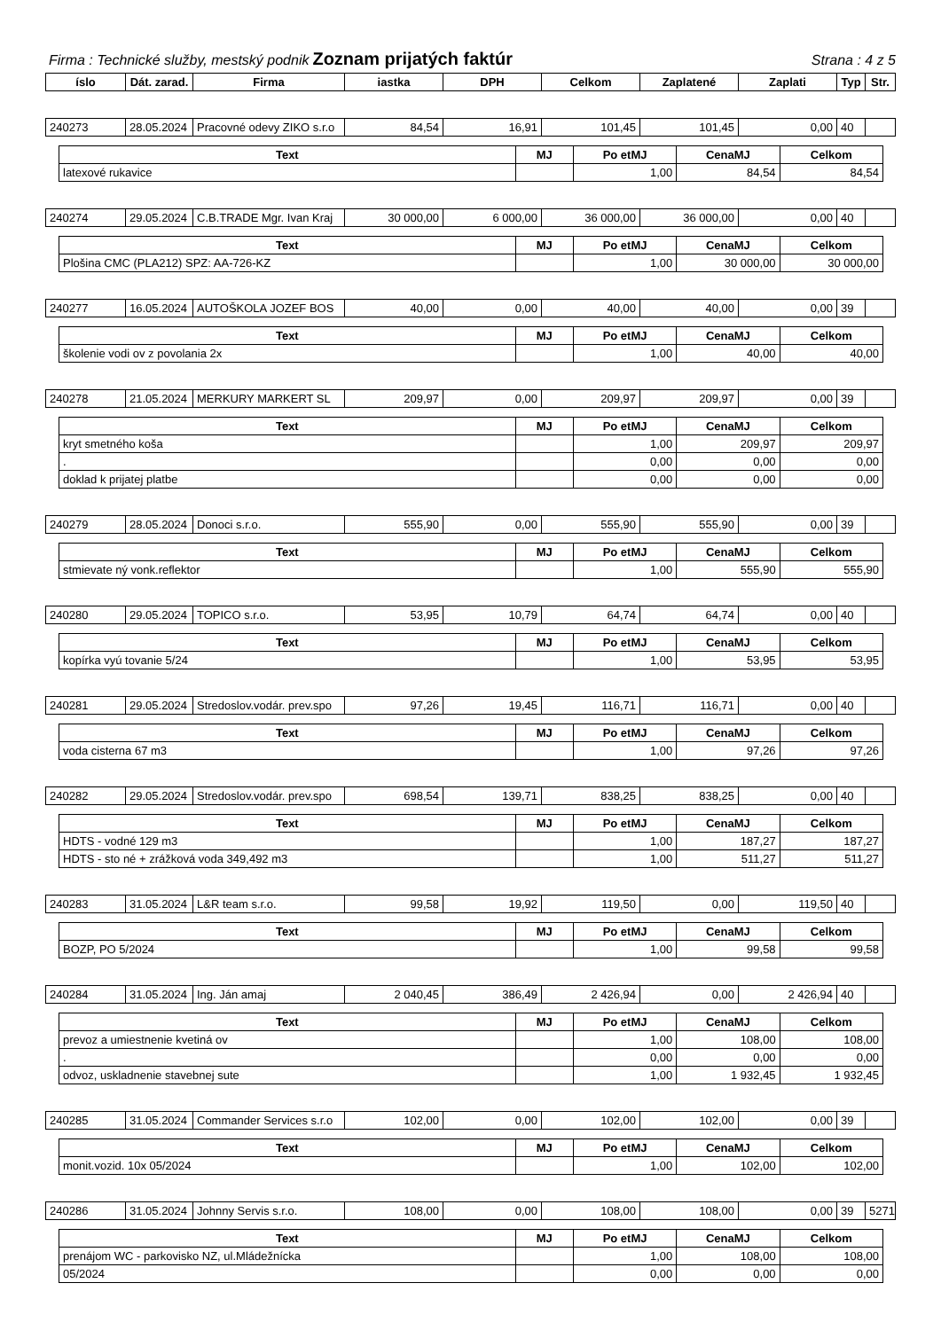Firma : Technické služby, mestský podnik Zoznam prijatých faktúr Strana : 4 z 5
| íslo | Dát. zarad. | Firma | iastka | DPH | Celkom | Zaplatené | Zaplati | Typ | Str. |
| --- | --- | --- | --- | --- | --- | --- | --- | --- | --- |
| 240273 | 28.05.2024 | Pracovné odevy ZIKO s.r.o | 84,54 | 16,91 | 101,45 | 101,45 | 0,00 | 40 | |
| Text | MJ | Po etMJ | CenaMJ | Celkom |
| --- | --- | --- | --- | --- |
| latexové rukavice | | 1,00 | 84,54 | 84,54 |
| 240274 | 29.05.2024 | C.B.TRADE Mgr. Ivan Kraj | 30 000,00 | 6 000,00 | 36 000,00 | 36 000,00 | 0,00 | 40 | |
| Text | MJ | Po etMJ | CenaMJ | Celkom |
| --- | --- | --- | --- | --- |
| Plošina CMC (PLA212) SPZ: AA-726-KZ | | 1,00 | 30 000,00 | 30 000,00 |
| 240277 | 16.05.2024 | AUTOŠKOLA JOZEF BOS | 40,00 | 0,00 | 40,00 | 40,00 | 0,00 | 39 | |
| Text | MJ | Po etMJ | CenaMJ | Celkom |
| --- | --- | --- | --- | --- |
| školenie vodi ov z povolania 2x | | 1,00 | 40,00 | 40,00 |
| 240278 | 21.05.2024 | MERKURY MARKERT SL | 209,97 | 0,00 | 209,97 | 209,97 | 0,00 | 39 | |
| Text | MJ | Po etMJ | CenaMJ | Celkom |
| --- | --- | --- | --- | --- |
| kryt smetného koša | | 1,00 | 209,97 | 209,97 |
| . | | 0,00 | 0,00 | 0,00 |
| doklad k prijatej platbe | | 0,00 | 0,00 | 0,00 |
| 240279 | 28.05.2024 | Donoci s.r.o. | 555,90 | 0,00 | 555,90 | 555,90 | 0,00 | 39 | |
| Text | MJ | Po etMJ | CenaMJ | Celkom |
| --- | --- | --- | --- | --- |
| stmievate ný vonk.reflektor | | 1,00 | 555,90 | 555,90 |
| 240280 | 29.05.2024 | TOPICO s.r.o. | 53,95 | 10,79 | 64,74 | 64,74 | 0,00 | 40 | |
| Text | MJ | Po etMJ | CenaMJ | Celkom |
| --- | --- | --- | --- | --- |
| kopírka vyú tovanie 5/24 | | 1,00 | 53,95 | 53,95 |
| 240281 | 29.05.2024 | Stredoslov.vodár. prev.spo | 97,26 | 19,45 | 116,71 | 116,71 | 0,00 | 40 | |
| Text | MJ | Po etMJ | CenaMJ | Celkom |
| --- | --- | --- | --- | --- |
| voda cisterna 67 m3 | | 1,00 | 97,26 | 97,26 |
| 240282 | 29.05.2024 | Stredoslov.vodár. prev.spo | 698,54 | 139,71 | 838,25 | 838,25 | 0,00 | 40 | |
| Text | MJ | Po etMJ | CenaMJ | Celkom |
| --- | --- | --- | --- | --- |
| HDTS - vodné 129 m3 | | 1,00 | 187,27 | 187,27 |
| HDTS - sto né + zrážková voda 349,492 m3 | | 1,00 | 511,27 | 511,27 |
| 240283 | 31.05.2024 | L&R team s.r.o. | 99,58 | 19,92 | 119,50 | 0,00 | 119,50 | 40 | |
| Text | MJ | Po etMJ | CenaMJ | Celkom |
| --- | --- | --- | --- | --- |
| BOZP, PO 5/2024 | | 1,00 | 99,58 | 99,58 |
| 240284 | 31.05.2024 | Ing. Ján amaj | 2 040,45 | 386,49 | 2 426,94 | 0,00 | 2 426,94 | 40 | |
| Text | MJ | Po etMJ | CenaMJ | Celkom |
| --- | --- | --- | --- | --- |
| prevoz a umiestnenie kvetiná ov | | 1,00 | 108,00 | 108,00 |
| . | | 0,00 | 0,00 | 0,00 |
| odvoz, uskladnenie stavebnej sute | | 1,00 | 1 932,45 | 1 932,45 |
| 240285 | 31.05.2024 | Commander Services s.r.o | 102,00 | 0,00 | 102,00 | 102,00 | 0,00 | 39 | |
| Text | MJ | Po etMJ | CenaMJ | Celkom |
| --- | --- | --- | --- | --- |
| monit.vozid. 10x 05/2024 | | 1,00 | 102,00 | 102,00 |
| 240286 | 31.05.2024 | Johnny Servis s.r.o. | 108,00 | 0,00 | 108,00 | 108,00 | 0,00 | 39 | 5271 |
| Text | MJ | Po etMJ | CenaMJ | Celkom |
| --- | --- | --- | --- | --- |
| prenájom WC - parkovisko NZ, ul.Mládežnícka | | 1,00 | 108,00 | 108,00 |
| 05/2024 | | 0,00 | 0,00 | 0,00 |